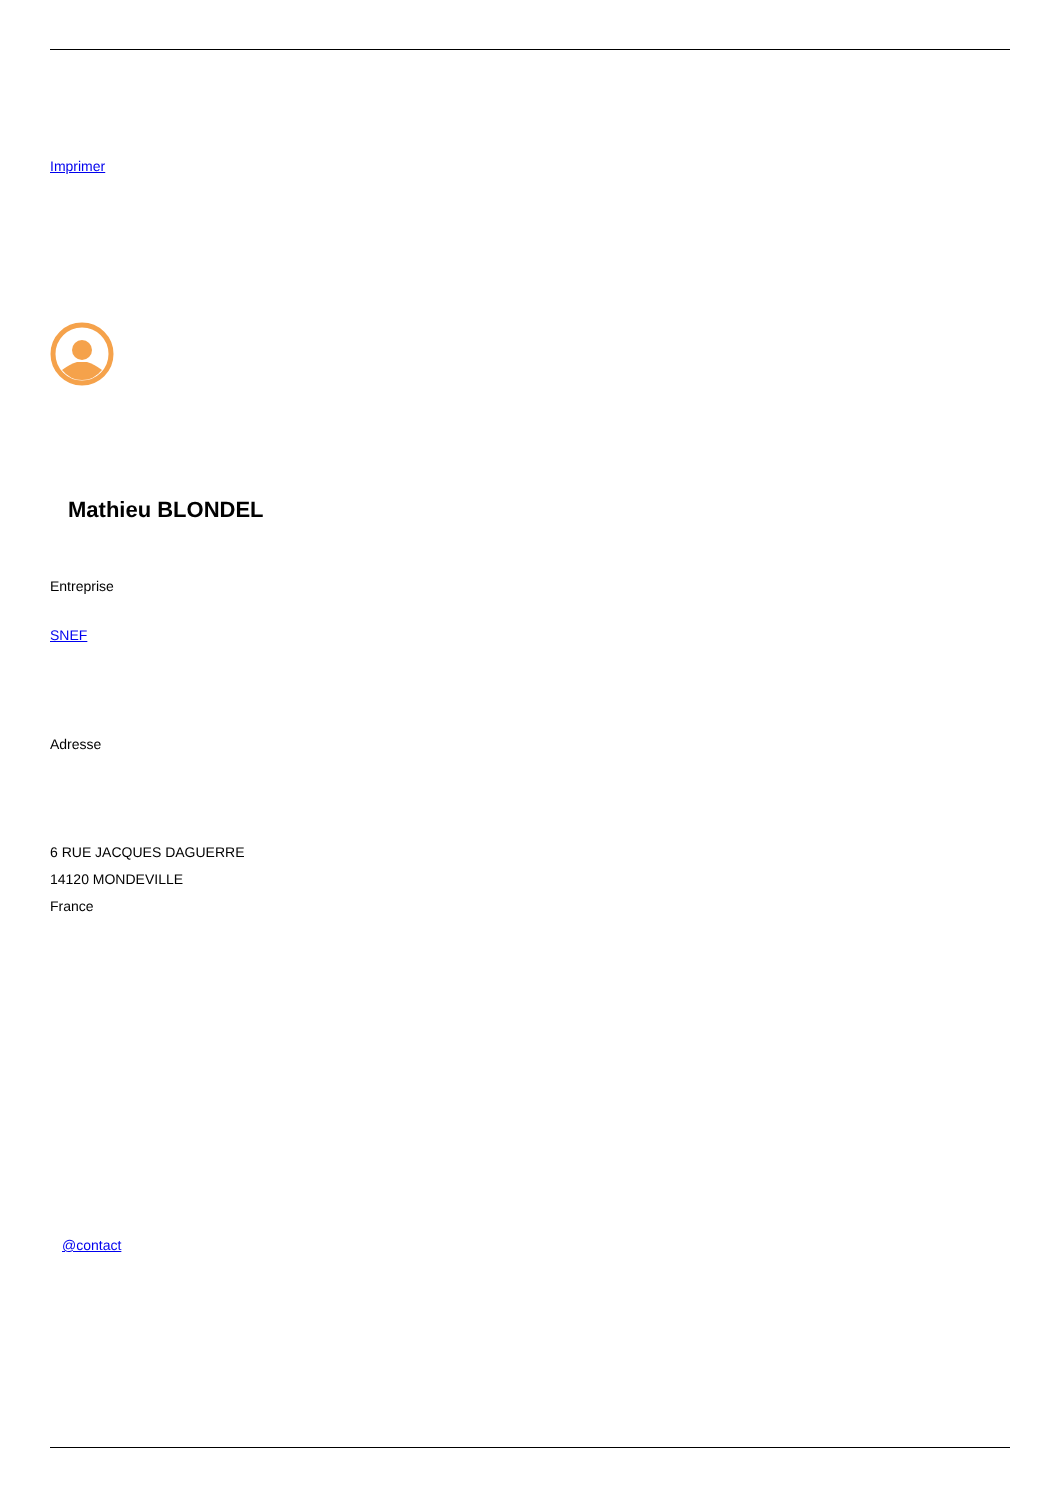Imprimer
Mathieu BLONDEL
Entreprise
SNEF
Adresse
6 RUE JACQUES DAGUERRE
14120 MONDEVILLE
France
@contact